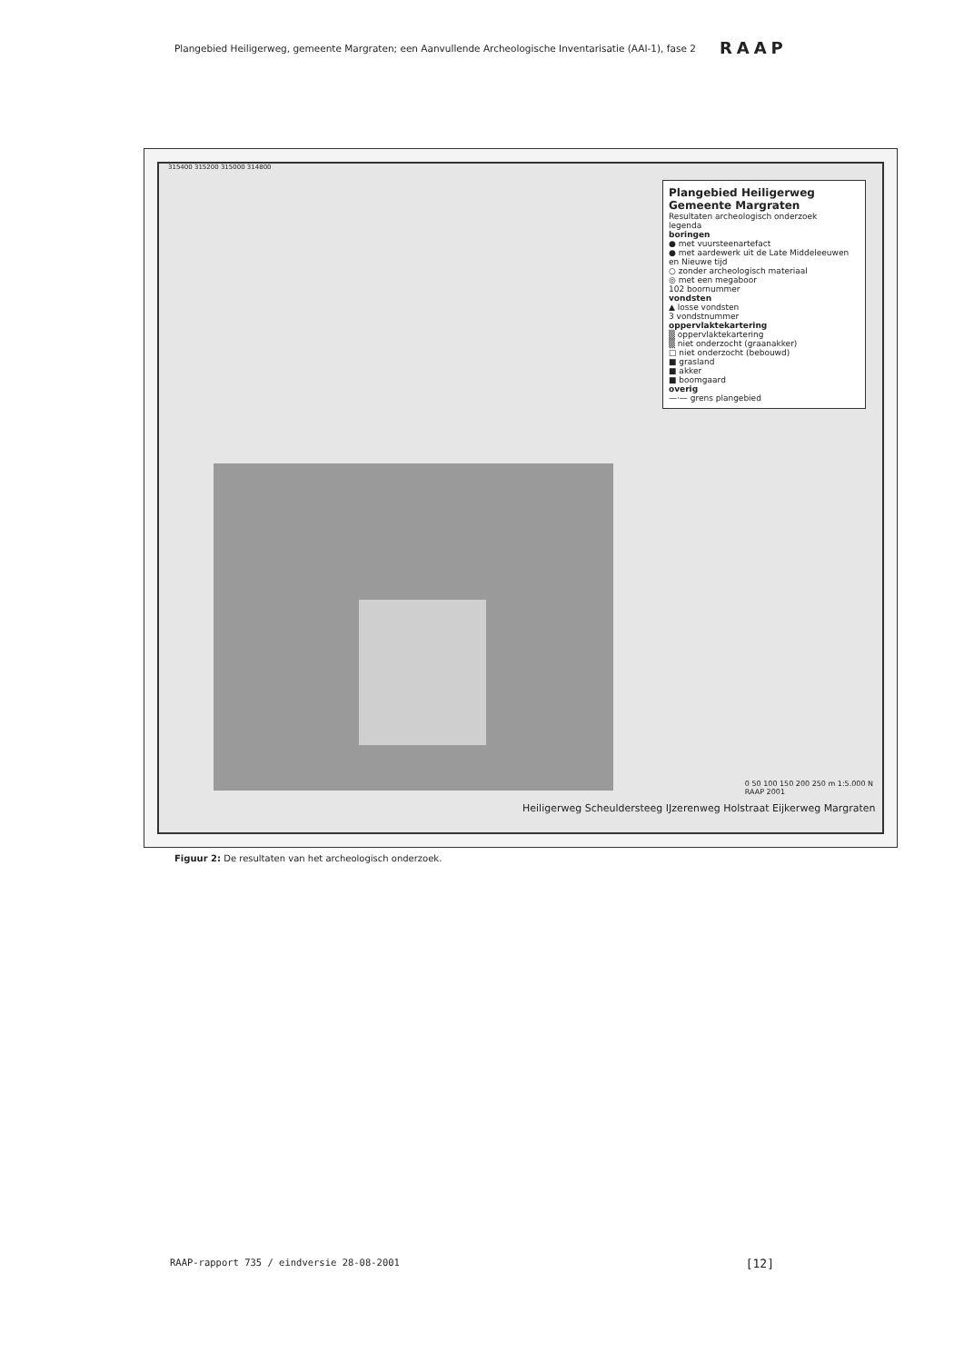Plangebied Heiligerweg, gemeente Margraten; een Aanvullende Archeologische Inventarisatie (AAI-1), fase 2 RAAP
Plangebied Heiligerweg
Gemeente Margraten
Resultaten archeologisch onderzoek
legenda
boringen
● met vuursteenartefact
● met aardewerk uit de Late Middeleeuwen en Nieuwe tijd
○ zonder archeologisch materiaal
◎ met een megaboor
102 boornummer
vondsten
▲ losse vondsten
3 vondstnummer
oppervlaktekartering
▒ oppervlaktekartering
▒ niet onderzocht (graanakker)
□ niet onderzocht (bebouwd)
■ grasland
■ akker
■ boomgaard
overig
—·— grens plangebied
315400 315200 315000 314800
Heiligerweg Scheuldersteeg IJzerenweg Holstraat Eijkerweg Margraten
0 50 100 150 200 250 m 1:5.000 N
RAAP 2001
Figuur 2: De resultaten van het archeologisch onderzoek.
RAAP-rapport 735 / eindversie 28-08-2001 [12]